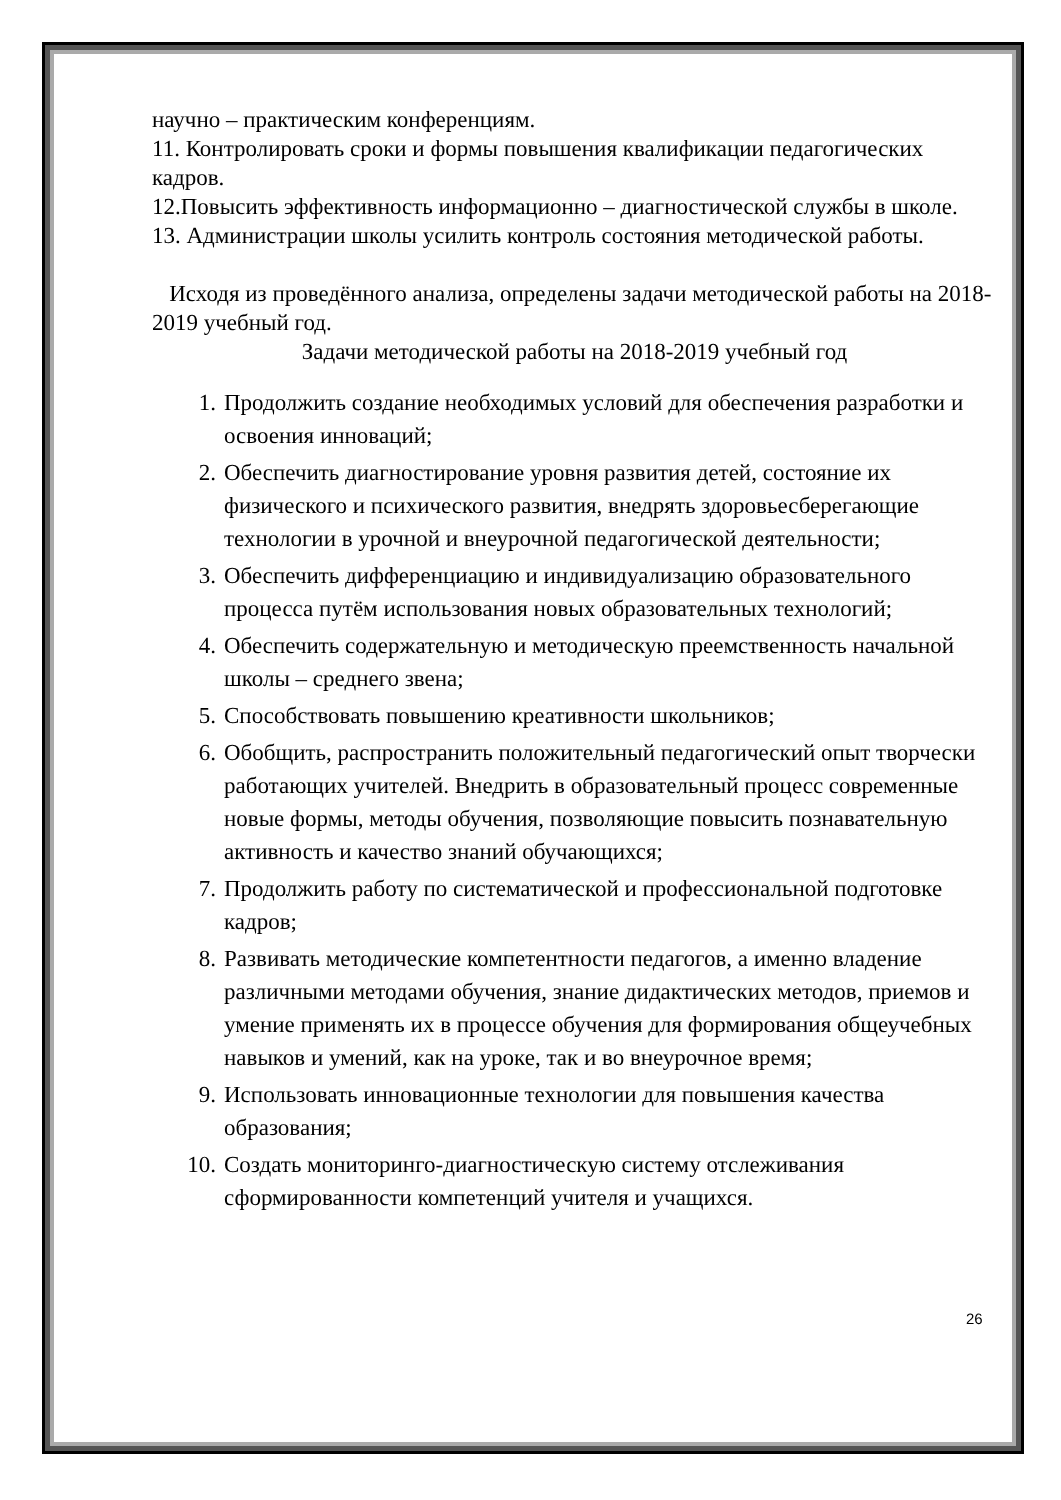научно – практическим конференциям.
11. Контролировать сроки и формы повышения квалификации педагогических кадров.
12.Повысить эффективность информационно – диагностической службы в школе.
13. Администрации школы усилить контроль состояния методической работы.
Исходя из проведённого анализа, определены задачи методической работы на 2018-2019 учебный год.
Задачи методической работы на 2018-2019 учебный год
1. Продолжить создание необходимых условий для обеспечения разработки и освоения инноваций;
2. Обеспечить диагностирование уровня развития детей, состояние их физического и психического развития, внедрять здоровьесберегающие технологии в урочной и внеурочной педагогической деятельности;
3. Обеспечить дифференциацию и индивидуализацию образовательного процесса путём использования новых образовательных технологий;
4. Обеспечить содержательную и методическую преемственность начальной школы – среднего звена;
5. Способствовать повышению креативности школьников;
6. Обобщить, распространить положительный педагогический опыт творчески работающих учителей. Внедрить в образовательный процесс современные новые формы, методы обучения, позволяющие повысить познавательную активность и качество знаний обучающихся;
7. Продолжить работу по систематической и профессиональной подготовке кадров;
8. Развивать методические компетентности педагогов, а именно владение различными методами обучения, знание дидактических методов, приемов и умение применять их в процессе обучения для формирования общеучебных навыков и умений, как на уроке, так и во внеурочное время;
9. Использовать инновационные технологии для повышения качества образования;
10. Создать мониторинго-диагностическую систему отслеживания сформированности компетенций учителя и учащихся.
26